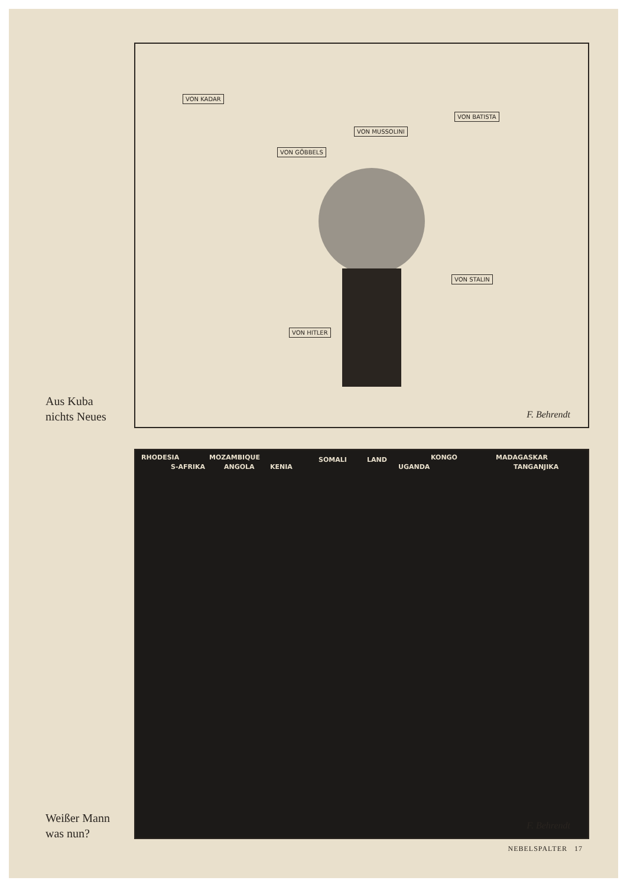VON KADAR
VON MUSSOLINI
VON BATISTA
VON GÖBBELS
VON STALIN
VON HITLER
F. Behrendt
Aus Kuba
nichts Neues
RHODESIA
S-AFRIKA
MOZAMBIQUE
ANGOLA KENIA
SOMALI LAND
UGANDA
KONGO MADAGASKAR
TANGANJIKA
F. Behrendt
Weißer Mann
was nun?
NEBELSPALTER 17